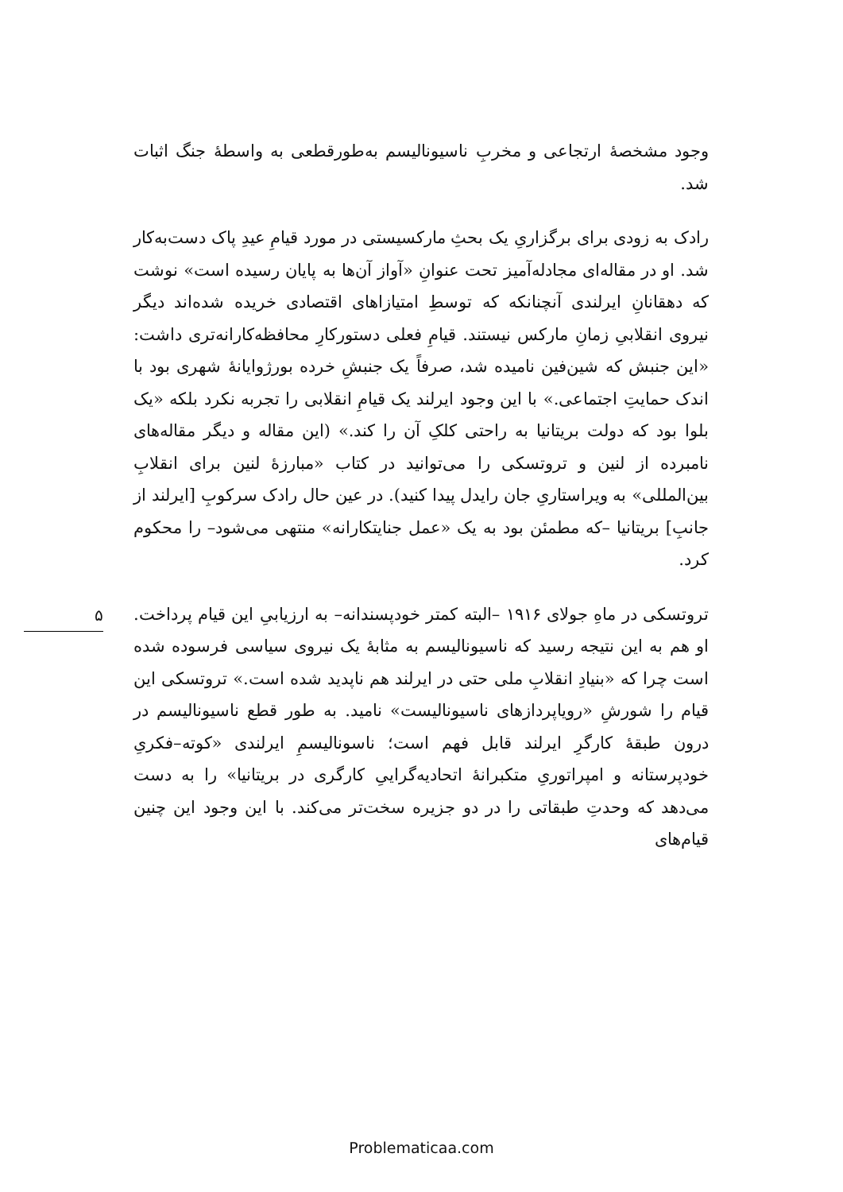وجود مشخصهٔ ارتجاعی و مخربِ ناسیونالیسم به‌طورقطعی به واسطهٔ جنگ اثبات شد.
رادک به زودی برای برگزاریِ یک بحثِ مارکسیستی در مورد قیامِ عیدِ پاک دست‌به‌کار شد. او در مقاله‌ای مجادله‌آمیز تحت عنوانِ «آواز آن‌ها به پایان رسیده است» نوشت که دهقانانِ ایرلندی آنچنانکه که توسطِ امتیازاهای اقتصادی خریده شده‌اند دیگر نیروی انقلابیِ زمانِ مارکس نیستند. قیامِ فعلی دستورکارِ محافظه‌کارانه‌تری داشت: «این جنبش که شین‌فین نامیده شد، صرفاً یک جنبشِ خرده بورژوایانهٔ شهری بود با اندک حمایتِ اجتماعی.» با این وجود ایرلند یک قیامِ انقلابی را تجربه نکرد بلکه «یک بلوا بود که دولت بریتانیا به راحتی کلکِ آن را کند.» (این مقاله و دیگر مقاله‌های نامبرده از لنین و تروتسکی را می‌توانید در کتاب «مبارزهٔ لنین برای انقلابِ بین‌المللی» به ویراستاریِ جان رایدل پیدا کنید). در عین حال رادک سرکوبِ [ایرلند از جانبِ] بریتانیا –که مطمئن بود به یک «عمل جنایتکارانه» منتهی می‌شود– را محکوم کرد.
تروتسکی در ماهِ جولای ۱۹۱۶ –البته کمتر خودپسندانه– به ارزیابیِ این قیام پرداخت. او هم به این نتیجه رسید که ناسیونالیسم به مثابهٔ یک نیروی سیاسی فرسوده شده است چرا که «بنیادِ انقلابِ ملی حتی در ایرلند هم ناپدید شده است.» تروتسکی این قیام را شورشِ «رویاپردازهای ناسیونالیست» نامید. به طور قطع ناسیونالیسم در درون طبقهٔ کارگرِ ایرلند قابل فهم است؛ ناسونالیسمِ ایرلندی «کوته–فکریِ خودپرستانه و امپراتوریِ متکبرانهٔ اتحادیه‌گراییِ کارگری در بریتانیا» را به دست می‌دهد که وحدتِ طبقاتی را در دو جزیره سخت‌تر می‌کند. با این وجود این چنین قیام‌های
۵
Problematicaa.com